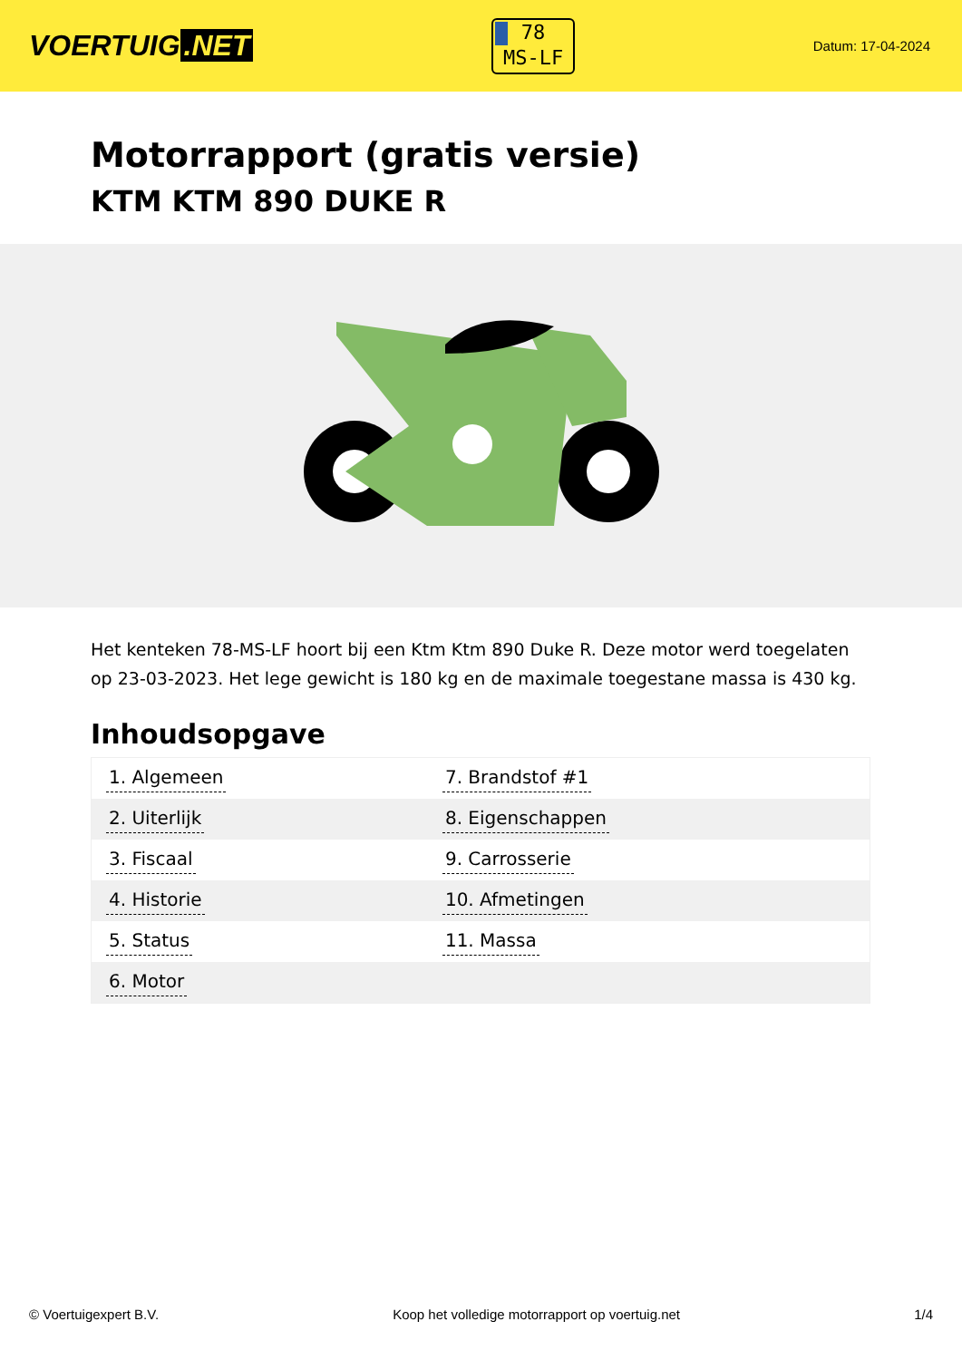VOERTUIG.NET
78
MS-LF
Datum: 17-04-2024
Motorrapport (gratis versie)
KTM KTM 890 DUKE R
Het kenteken 78-MS-LF hoort bij een Ktm Ktm 890 Duke R. Deze motor werd toegelaten op 23-03-2023. Het lege gewicht is 180 kg en de maximale toegestane massa is 430 kg.
Inhoudsopgave
| 1. Algemeen | 7. Brandstof #1 |
| 2. Uiterlijk | 8. Eigenschappen |
| 3. Fiscaal | 9. Carrosserie |
| 4. Historie | 10. Afmetingen |
| 5. Status | 11. Massa |
| 6. Motor | |
© Voertuigexpert B.V. Koop het volledige motorrapport op voertuig.net 1/4